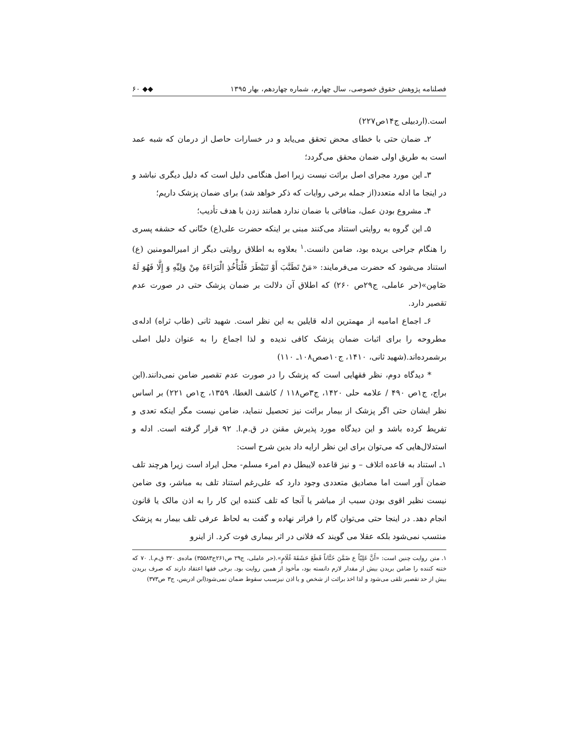فصلنامه پژوهش حقوق خصوصی، سال چهارم، شماره چهاردهم، بهار ۱۳۹۵ ◆◆ ۶۰
است.(اردبیلی ج۱۴ص۲۲۷)
۲ـ ضمان حتی با خطای محض تحقق می‌یابد و در خسارات حاصل از درمان که شبه عمد است به طریق اولی ضمان محقق می‌گردد؛
۳ـ این مورد مجرای اصل برائت نیست زیرا اصل هنگامی دلیل است که دلیل دیگری نباشد و در اینجا ما ادله متعدد(از جمله برخی روایات که ذکر خواهد شد) برای ضمان پزشک داریم؛
۴ـ مشروع بودن عمل، منافاتی با ضمان ندارد همانند زدن با هدف تأدیب؛
۵ـ این گروه به روایتی استناد می‌کنند مبنی بر اینکه حضرت علی(ع) ختّانی که حشفه پسری را هنگام جراحی بریده بود، ضامن دانست.<sup>۱</sup> بعلاوه به اطلاق روایتی دیگر از امیرالمومنین (ع) استناد می‌شود که حضرت می‌فرمایند: «مَنْ تَطَبَّبَ أَوْ تَبَيْطَرَ فَلْيَأْخُذِ الْبَرَاءَةَ مِنْ وَلِيِّهِ وَ إِلَّا فَهُوَ لَهُ ضَامِن»(حر عاملی، ج۲۹ص ۲۶۰) که اطلاق آن دلالت بر ضمان پزشک حتی در صورت عدم تقصیر دارد.
۶ـ اجماع امامیه از مهمترین ادله قایلین به این نظر است. شهید ثانی (طاب ثراه) ادله‌ی مطروحه را برای اثبات ضمان پزشک کافی ندیده و لذا اجماع را به عنوان دلیل اصلی برشمرده‌اند.(شهید ثانی، ۱۴۱۰، ج۱۰صص۱۰۸ـ ۱۱۰)
* دیدگاه دوم، نظر فقهایی است که پزشک را در صورت عدم تقصیر ضامن نمی‌دانند.(ابن براج، ج۱ص ۴۹۰ / علامه حلی ۱۴۲۰، ج۳ص۱۱۸ / کاشف الغطا، ۱۳۵۹، ج۱ص ۲۲۱) بر اساس نظر ایشان حتی اگر پزشک از بیمار برائت نیز تحصیل ننماید، ضامن نیست مگر اینکه تعدی و تفریط کرده باشد و این دیدگاه مورد پذیرش مقنن در ق.م.ا. ۹۲ قرار گرفته است. ادله و استدلال‌هایی که می‌توان برای این نظر ارایه داد بدین شرح است:
۱ـ استناد به قاعده اتلاف – و نیز قاعده لایبطل دم امرء مسلم- محل ایراد است زیرا هرچند تلف ضمان آور است اما مصادیق متعددی وجود دارد که علی‌رغم استناد تلف به مباشر، وی ضامن نیست نظیر اقوی بودن سبب از مباشر یا آنجا که تلف کننده این کار را به اذن مالک یا قانون انجام دهد. در اینجا حتی می‌توان گام را فراتر نهاده و گفت به لحاظ عرفی تلف بیمار به پزشک منتسب نمی‌شود بلکه عقلا می گویند که فلانی در اثر بیماری فوت کرد. از اینرو
۱. متن روایت چنین است: «أَنَّ عَلِيّاً ع ضَمَّنَ خَتَّاناً قَطَعَ حَشَفَةَ غُلَامٍ».(حر عاملی، ج۲۹ ص۲۶۱ح۳۵۵۸۳) ماده‌ی ۳۲۰ ق.م.ا. ۷۰ که ختنه کننده را ضامن بریدن بیش از مقدار لازم دانسته بود، مأخوذ از همین روایت بود. برخی فقها اعتقاد دارند که صرف بریدن بیش از حد تقصیر تلقی می‌شود و لذا اخذ برائت از شخص و یا اذن نیزسبب سقوط ضمان نمی‌شود(ابن ادریس، ج۳ ص۳۷۳)